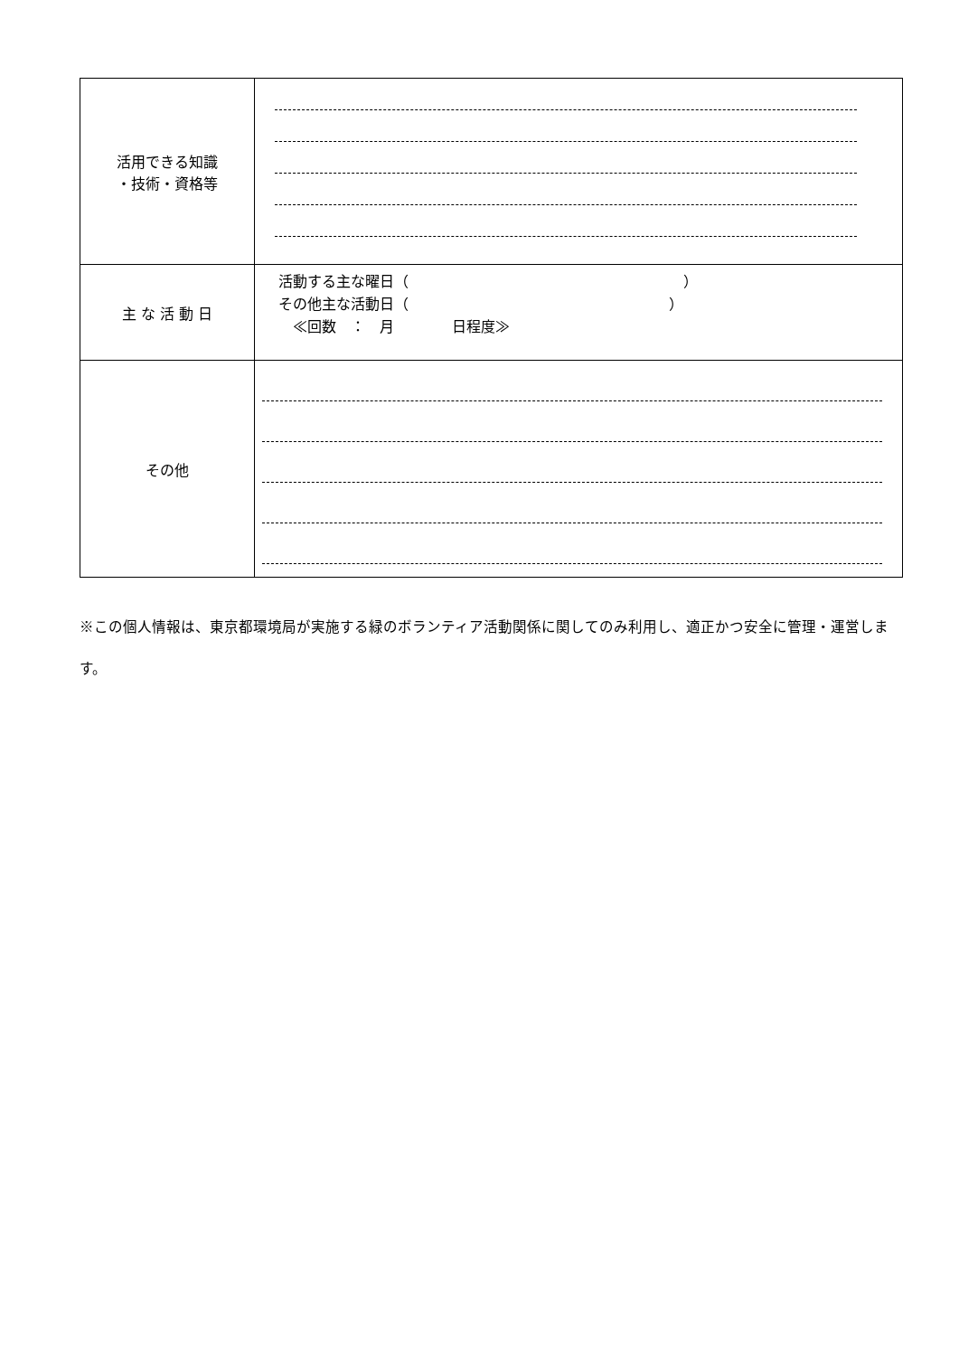| 活用できる知識 ・技術・資格等 | |
| 主 な 活 動 日 | 活動する主な曜日（ ） その他主な活動日（ ） ≪回数 ： 月 日程度≫ |
| その他 | |
※この個人情報は、東京都環境局が実施する緑のボランティア活動関係に関してのみ利用し、適正かつ安全に管理・運営します。